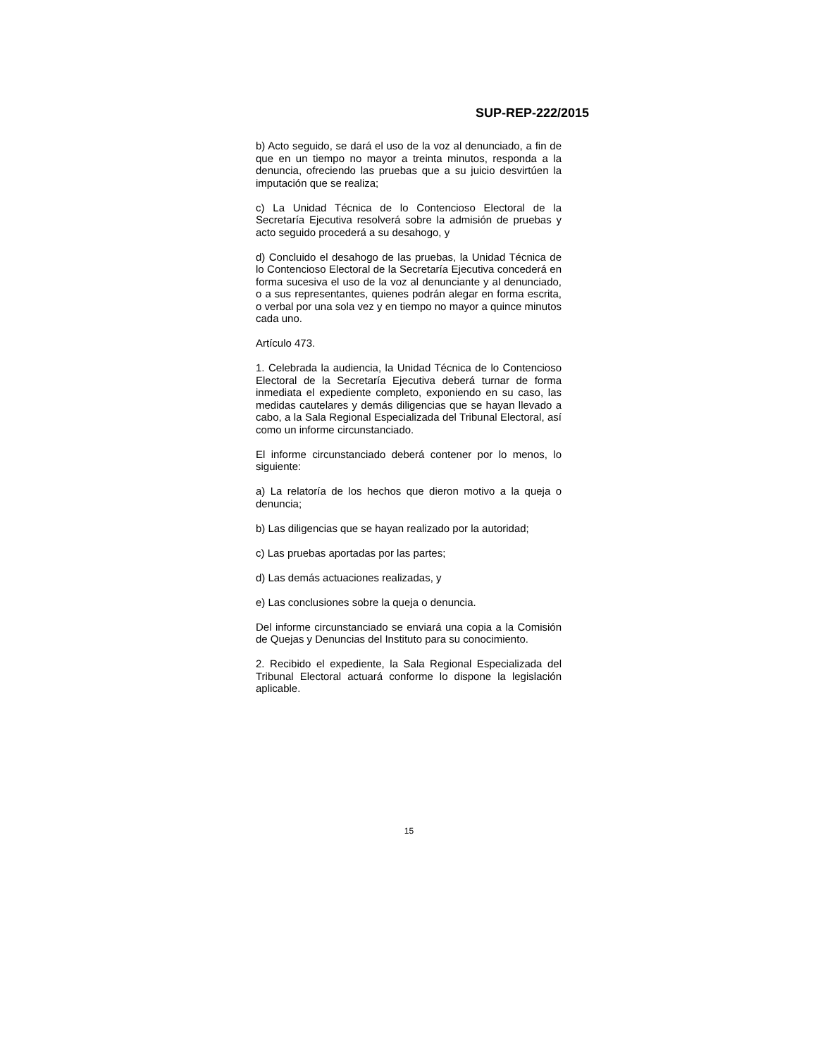SUP-REP-222/2015
b) Acto seguido, se dará el uso de la voz al denunciado, a fin de que en un tiempo no mayor a treinta minutos, responda a la denuncia, ofreciendo las pruebas que a su juicio desvirtúen la imputación que se realiza;
c) La Unidad Técnica de lo Contencioso Electoral de la Secretaría Ejecutiva resolverá sobre la admisión de pruebas y acto seguido procederá a su desahogo, y
d) Concluido el desahogo de las pruebas, la Unidad Técnica de lo Contencioso Electoral de la Secretaría Ejecutiva concederá en forma sucesiva el uso de la voz al denunciante y al denunciado, o a sus representantes, quienes podrán alegar en forma escrita, o verbal por una sola vez y en tiempo no mayor a quince minutos cada uno.
Artículo 473.
1. Celebrada la audiencia, la Unidad Técnica de lo Contencioso Electoral de la Secretaría Ejecutiva deberá turnar de forma inmediata el expediente completo, exponiendo en su caso, las medidas cautelares y demás diligencias que se hayan llevado a cabo, a la Sala Regional Especializada del Tribunal Electoral, así como un informe circunstanciado.
El informe circunstanciado deberá contener por lo menos, lo siguiente:
a) La relatoría de los hechos que dieron motivo a la queja o denuncia;
b) Las diligencias que se hayan realizado por la autoridad;
c) Las pruebas aportadas por las partes;
d) Las demás actuaciones realizadas, y
e) Las conclusiones sobre la queja o denuncia.
Del informe circunstanciado se enviará una copia a la Comisión de Quejas y Denuncias del Instituto para su conocimiento.
2. Recibido el expediente, la Sala Regional Especializada del Tribunal Electoral actuará conforme lo dispone la legislación aplicable.
15